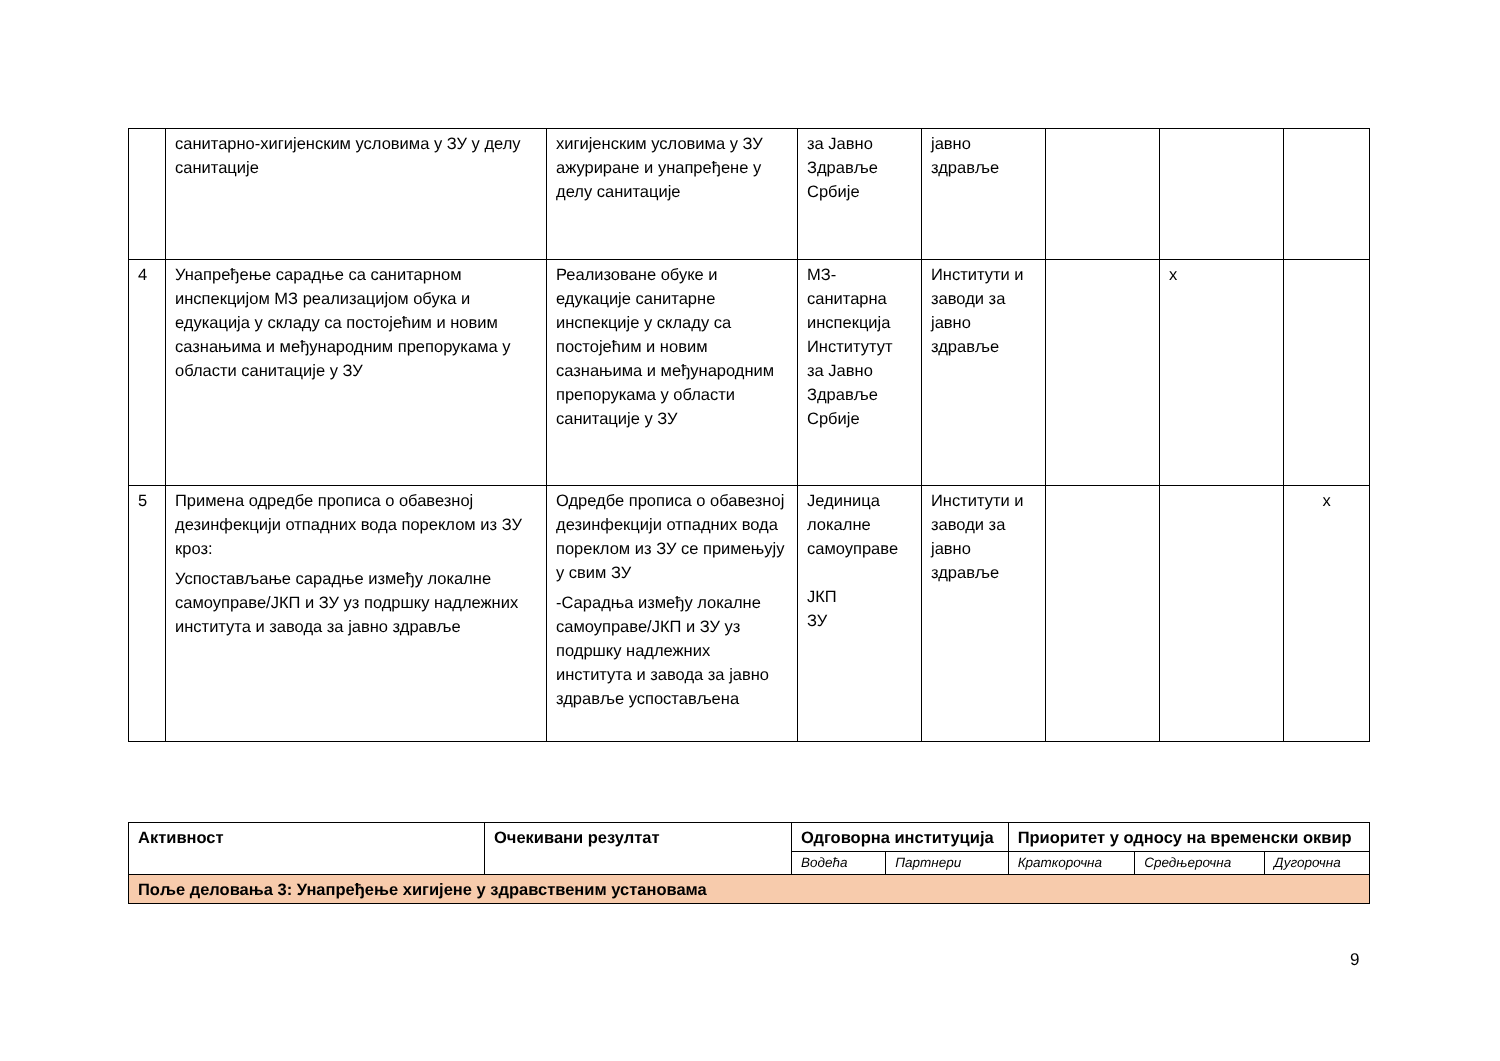| | санитарно-хигијенским условима у ЗУ у делу санитације | хигијенским условима у ЗУ ажуриране и унапређене у делу санитације | за Јавно Здравље Србије | јавно здравље | | | |
| 4 | Унапређење сарадње са санитарном инспекцијом МЗ реализацијом обука и едукација у складу са постојећим и новим сазнањима и међународним препорукама у области санитације у ЗУ | Реализоване обуке и едукације санитарне инспекције у складу са постојећим и новим сазнањима и међународним препорукама у области санитације у ЗУ | МЗ-санитарна инспекција Институтут за Јавно Здравље Србије | Институти и заводи за јавно здравље | | x | |
| 5 | Примена одредбе прописа о обавезној дезинфекцији отпадних вода пореклом из ЗУ кроз: Успостављање сарадње између локалне самоуправе/ЈКП и ЗУ уз подршку надлежних института и завода за јавно здравље | Одредбе прописа о обавезној дезинфекцији отпадних вода пореклом из ЗУ се примењују у свим ЗУ -Сарадња између локалне самоуправе/ЈКП и ЗУ уз подршку надлежних института и завода за јавно здравље успостављена | Јединица локалне самоуправе ЈКП ЗУ | Институти и заводи за јавно здравље | | | x |
| Активност | Очекивани резултат | Одговорна институција | | Приоритет у односу на временски оквир | | |
| --- | --- | --- | --- | --- | --- | --- |
| | | Водећа | Партнери | Краткорочна | Средњерочна | Дугорочна |
| Поље деловања 3: Унапређење хигијене у здравственим установама | | | | | | |
9